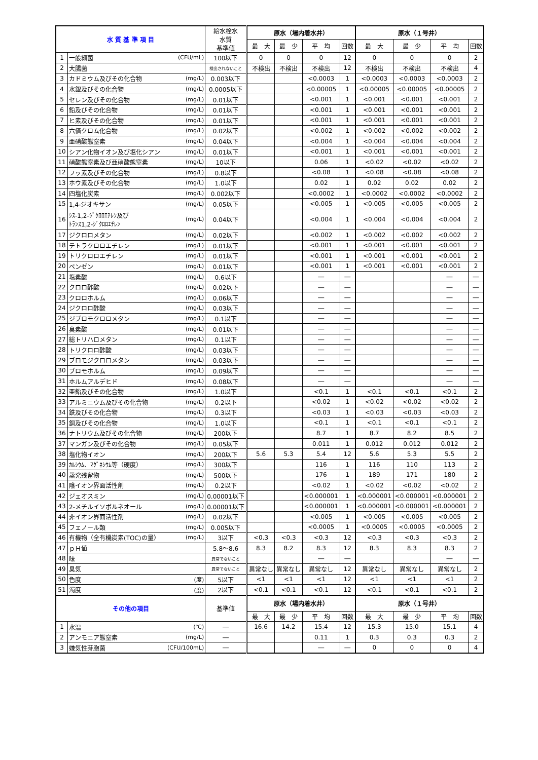| 水 質 基 準 項 目 | | | 給水栓水 水質 基準値 | 原水（場内着水井） | | | | 原水（１号井） | | | |
| --- | --- | --- | --- | --- | --- | --- | --- | --- | --- | --- | --- |
| | | | | 最 大 | 最 少 | 平 均 | 回数 | 最 大 | 最 少 | 平 均 | 回数 |
| 1 | 一般細菌 | (CFU/mL) | 100以下 | 0 | 0 | 0 | 12 | 0 | 0 | 0 | 2 |
| 2 | 大腸菌 | | 検出されないこと | 不検出 | 不検出 | 不検出 | 12 | 不検出 | 不検出 | 不検出 | 4 |
| 3 | カドミウム及びその化合物 | (mg/L) | 0.003以下 | | | <0.0003 | 1 | <0.0003 | <0.0003 | <0.0003 | 2 |
| 4 | 水銀及びその化合物 | (mg/L) | 0.0005以下 | | | <0.00005 | 1 | <0.00005 | <0.00005 | <0.00005 | 2 |
| 5 | セレン及びその化合物 | (mg/L) | 0.01以下 | | | <0.001 | 1 | <0.001 | <0.001 | <0.001 | 2 |
| 6 | 鉛及びその化合物 | (mg/L) | 0.01以下 | | | <0.001 | 1 | <0.001 | <0.001 | <0.001 | 2 |
| 7 | ヒ素及びその化合物 | (mg/L) | 0.01以下 | | | <0.001 | 1 | <0.001 | <0.001 | <0.001 | 2 |
| 8 | 六価クロム化合物 | (mg/L) | 0.02以下 | | | <0.002 | 1 | <0.002 | <0.002 | <0.002 | 2 |
| 9 | 亜硝酸態窒素 | (mg/L) | 0.04以下 | | | <0.004 | 1 | <0.004 | <0.004 | <0.004 | 2 |
| 10 | シアン化物イオン及び塩化シアン | (mg/L) | 0.01以下 | | | <0.001 | 1 | <0.001 | <0.001 | <0.001 | 2 |
| 11 | 硝酸態窒素及び亜硝酸態窒素 | (mg/L) | 10以下 | | | 0.06 | 1 | <0.02 | <0.02 | <0.02 | 2 |
| 12 | フッ素及びその化合物 | (mg/L) | 0.8以下 | | | <0.08 | 1 | <0.08 | <0.08 | <0.08 | 2 |
| 13 | ホウ素及びその化合物 | (mg/L) | 1.0以下 | | | 0.02 | 1 | 0.02 | 0.02 | 0.02 | 2 |
| 14 | 四塩化炭素 | (mg/L) | 0.002以下 | | | <0.0002 | 1 | <0.0002 | <0.0002 | <0.0002 | 2 |
| 15 | 1,4-ジオキサン | (mg/L) | 0.05以下 | | | <0.005 | 1 | <0.005 | <0.005 | <0.005 | 2 |
| 16 | ｼｽ-1,2-ｼﾞｸﾛﾛｴﾁﾚﾝ及び ﾄﾗﾝｽ1,2-ｼﾞｸﾛﾛｴﾁﾚﾝ | (mg/L) | 0.04以下 | | | <0.004 | 1 | <0.004 | <0.004 | <0.004 | 2 |
| 17 | ジクロロメタン | (mg/L) | 0.02以下 | | | <0.002 | 1 | <0.002 | <0.002 | <0.002 | 2 |
| 18 | テトラクロロエチレン | (mg/L) | 0.01以下 | | | <0.001 | 1 | <0.001 | <0.001 | <0.001 | 2 |
| 19 | トリクロロエチレン | (mg/L) | 0.01以下 | | | <0.001 | 1 | <0.001 | <0.001 | <0.001 | 2 |
| 20 | ベンゼン | (mg/L) | 0.01以下 | | | <0.001 | 1 | <0.001 | <0.001 | <0.001 | 2 |
| 21 | 塩素酸 | (mg/L) | 0.6以下 | | | ― | ― | | | ― | ― |
| 22 | クロロ酢酸 | (mg/L) | 0.02以下 | | | ― | ― | | | ― | ― |
| 23 | クロロホルム | (mg/L) | 0.06以下 | | | ― | ― | | | ― | ― |
| 24 | ジクロロ酢酸 | (mg/L) | 0.03以下 | | | ― | ― | | | ― | ― |
| 25 | ジブロモクロロメタン | (mg/L) | 0.1以下 | | | ― | ― | | | ― | ― |
| 26 | 臭素酸 | (mg/L) | 0.01以下 | | | ― | ― | | | ― | ― |
| 27 | 総トリハロメタン | (mg/L) | 0.1以下 | | | ― | ― | | | ― | ― |
| 28 | トリクロロ酢酸 | (mg/L) | 0.03以下 | | | ― | ― | | | ― | ― |
| 29 | ブロモジクロロメタン | (mg/L) | 0.03以下 | | | ― | ― | | | ― | ― |
| 30 | ブロモホルム | (mg/L) | 0.09以下 | | | ― | ― | | | ― | ― |
| 31 | ホルムアルデヒド | (mg/L) | 0.08以下 | | | ― | ― | | | ― | ― |
| 32 | 亜鉛及びその化合物 | (mg/L) | 1.0以下 | | | <0.1 | 1 | <0.1 | <0.1 | <0.1 | 2 |
| 33 | アルミニウム及びその化合物 | (mg/L) | 0.2以下 | | | <0.02 | 1 | <0.02 | <0.02 | <0.02 | 2 |
| 34 | 鉄及びその化合物 | (mg/L) | 0.3以下 | | | <0.03 | 1 | <0.03 | <0.03 | <0.03 | 2 |
| 35 | 銅及びその化合物 | (mg/L) | 1.0以下 | | | <0.1 | 1 | <0.1 | <0.1 | <0.1 | 2 |
| 36 | ナトリウム及びその化合物 | (mg/L) | 200以下 | | | 8.7 | 1 | 8.7 | 8.2 | 8.5 | 2 |
| 37 | マンガン及びその化合物 | (mg/L) | 0.05以下 | | | 0.011 | 1 | 0.012 | 0.012 | 0.012 | 2 |
| 38 | 塩化物イオン | (mg/L) | 200以下 | 5.6 | 5.3 | 5.4 | 12 | 5.6 | 5.3 | 5.5 | 2 |
| 39 | ｶﾙｼｳﾑ、ﾏｸﾞﾈｼｳﾑ等（硬度） | (mg/L) | 300以下 | | | 116 | 1 | 116 | 110 | 113 | 2 |
| 40 | 蒸発残留物 | (mg/L) | 500以下 | | | 176 | 1 | 189 | 171 | 180 | 2 |
| 41 | 陰イオン界面活性剤 | (mg/L) | 0.2以下 | | | <0.02 | 1 | <0.02 | <0.02 | <0.02 | 2 |
| 42 | ジェオスミン | (mg/L) | 0.00001以下 | | | <0.000001 | 1 | <0.000001 | <0.000001 | <0.000001 | 2 |
| 43 | 2-メチルイソボルネオール | (mg/L) | 0.00001以下 | | | <0.000001 | 1 | <0.000001 | <0.000001 | <0.000001 | 2 |
| 44 | 非イオン界面活性剤 | (mg/L) | 0.02以下 | | | <0.005 | 1 | <0.005 | <0.005 | <0.005 | 2 |
| 45 | フェノール類 | (mg/L) | 0.005以下 | | | <0.0005 | 1 | <0.0005 | <0.0005 | <0.0005 | 2 |
| 46 | 有機物（全有機炭素(TOC)の量） | (mg/L) | 3以下 | <0.3 | <0.3 | <0.3 | 12 | <0.3 | <0.3 | <0.3 | 2 |
| 47 | ｐＨ値 | | 5.8～8.6 | 8.3 | 8.2 | 8.3 | 12 | 8.3 | 8.3 | 8.3 | 2 |
| 48 | 味 | | 異常でないこと | | | ― | ― | | | ― | ― |
| 49 | 臭気 | | 異常でないこと | 異常なし | 異常なし | 異常なし | 12 | 異常なし | 異常なし | 異常なし | 2 |
| 50 | 色度 | (度) | 5以下 | <1 | <1 | <1 | 12 | <1 | <1 | <1 | 2 |
| 51 | 濁度 | (度) | 2以下 | <0.1 | <0.1 | <0.1 | 12 | <0.1 | <0.1 | <0.1 | 2 |
| その他の項目 | | | 基準値 | 原水（場内着水井） | | | | 原水（１号井） | | | |
| | | | | 最 大 | 最 少 | 平 均 | 回数 | 最 大 | 最 少 | 平 均 | 回数 |
| 1 | 水温 | (℃) | ― | 16.6 | 14.2 | 15.4 | 12 | 15.3 | 15.0 | 15.1 | 4 |
| 2 | アンモニア態窒素 | (mg/L) | ― | | | 0.11 | 1 | 0.3 | 0.3 | 0.3 | 2 |
| 3 | 嫌気性芽胞菌 | (CFU/100mL) | ― | | | ― | ― | 0 | 0 | 0 | 4 |